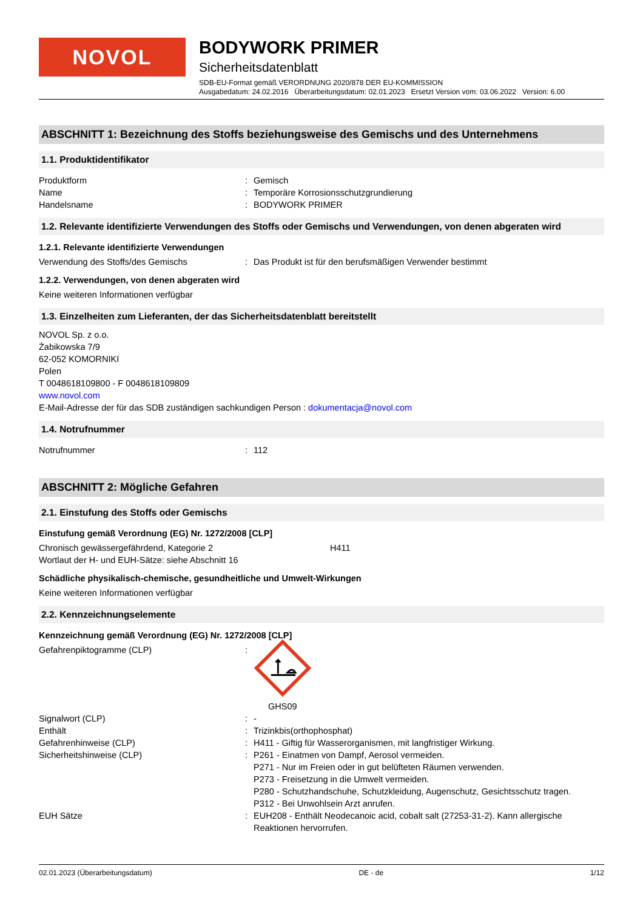NOVOL
BODYWORK PRIMER
Sicherheitsdatenblatt
SDB-EU-Format gemäß VERORDNUNG 2020/878 DER EU-KOMMISSION
Ausgabedatum: 24.02.2016 Überarbeitungsdatum: 02.01.2023 Ersetzt Version vom: 03.06.2022 Version: 6.00
ABSCHNITT 1: Bezeichnung des Stoffs beziehungsweise des Gemischs und des Unternehmens
1.1. Produktidentifikator
Produktform: Gemisch
Name: Temporäre Korrosionsschutzgrundierung
Handelsname: BODYWORK PRIMER
1.2. Relevante identifizierte Verwendungen des Stoffs oder Gemischs und Verwendungen, von denen abgeraten wird
1.2.1. Relevante identifizierte Verwendungen
Verwendung des Stoffs/des Gemischs: Das Produkt ist für den berufsmäßigen Verwender bestimmt
1.2.2. Verwendungen, von denen abgeraten wird
Keine weiteren Informationen verfügbar
1.3. Einzelheiten zum Lieferanten, der das Sicherheitsdatenblatt bereitstellt
NOVOL Sp. z o.o.
Żabikowska 7/9
62-052 KOMORNIKI
Polen
T 0048618109800 - F 0048618109809
www.novol.com
E-Mail-Adresse der für das SDB zuständigen sachkundigen Person : dokumentacja@novol.com
1.4. Notrufnummer
Notrufnummer: 112
ABSCHNITT 2: Mögliche Gefahren
2.1. Einstufung des Stoffs oder Gemischs
Einstufung gemäß Verordnung (EG) Nr. 1272/2008 [CLP]
Chronisch gewässergefährdend, Kategorie 2 H411
Wortlaut der H- und EUH-Sätze: siehe Abschnitt 16
Schädliche physikalisch-chemische, gesundheitliche und Umwelt-Wirkungen
Keine weiteren Informationen verfügbar
2.2. Kennzeichnungselemente
Kennzeichnung gemäß Verordnung (EG) Nr. 1272/2008 [CLP]
Gefahrenpiktogramme (CLP):
GHS09
Signalwort (CLP): -
Enthält: Trizinkbis(orthophosphat)
Gefahrenhinweise (CLP): H411 - Giftig für Wasserorganismen, mit langfristiger Wirkung.
Sicherheitshinweise (CLP): P261 - Einatmen von Dampf, Aerosol vermeiden.
P271 - Nur im Freien oder in gut belüfteten Räumen verwenden.
P273 - Freisetzung in die Umwelt vermeiden.
P280 - Schutzhandschuhe, Schutzkleidung, Augenschutz, Gesichtsschutz tragen.
P312 - Bei Unwohlsein Arzt anrufen.
EUH Sätze: EUH208 - Enthält Neodecanoic acid, cobalt salt (27253-31-2). Kann allergische Reaktionen hervorrufen.
02.01.2023 (Überarbeitungsdatum) DE - de 1/12